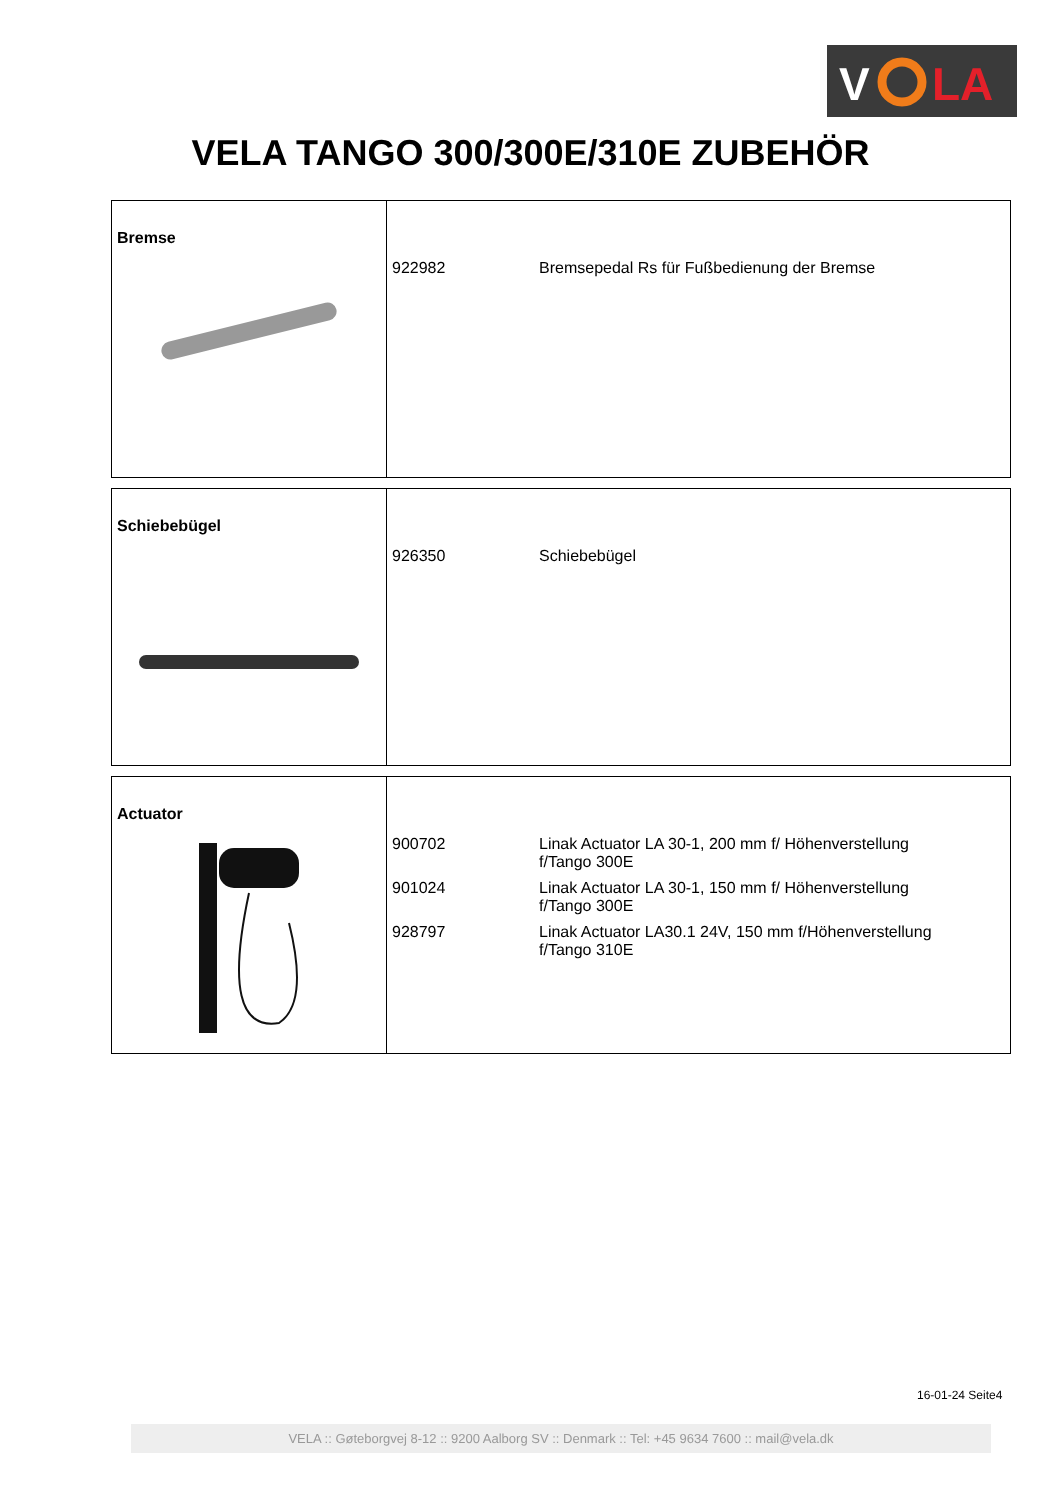V
LA
VELA TANGO 300/300E/310E ZUBEHÖR
| Bremse | 922982 Bremsepedal Rs für Fußbedienung der Bremse |
| Schiebebügel | 926350 Schiebebügel |
| Actuator | 900702 Linak Actuator LA 30-1, 200 mm f/ Höhenverstellung f/Tango 300E 901024 Linak Actuator LA 30-1, 150 mm f/ Höhenverstellung f/Tango 300E 928797 Linak Actuator LA30.1 24V, 150 mm f/Höhenverstellung f/Tango 310E |
16-01-24 Seite4
VELA :: Gøteborgvej 8-12 :: 9200 Aalborg SV :: Denmark :: Tel: +45 9634 7600 :: mail@vela.dk